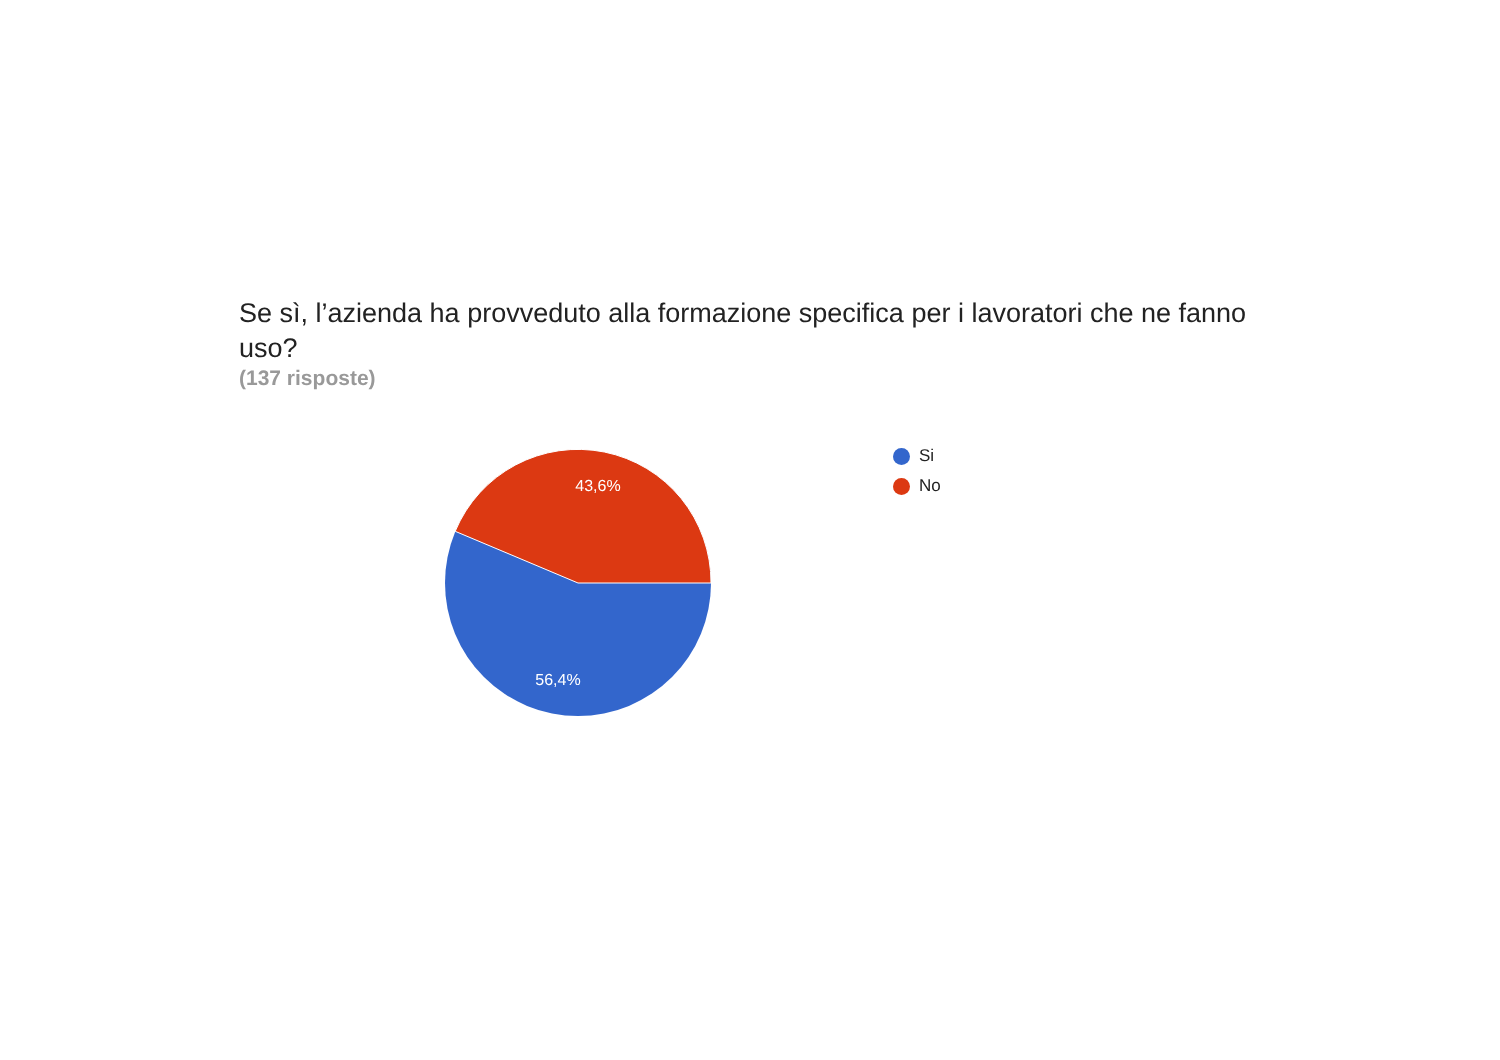Se sì, l’azienda ha provveduto alla formazione specifica per i lavoratori che ne fanno uso?
(137 risposte)
43,6%
56,4%
Si
No